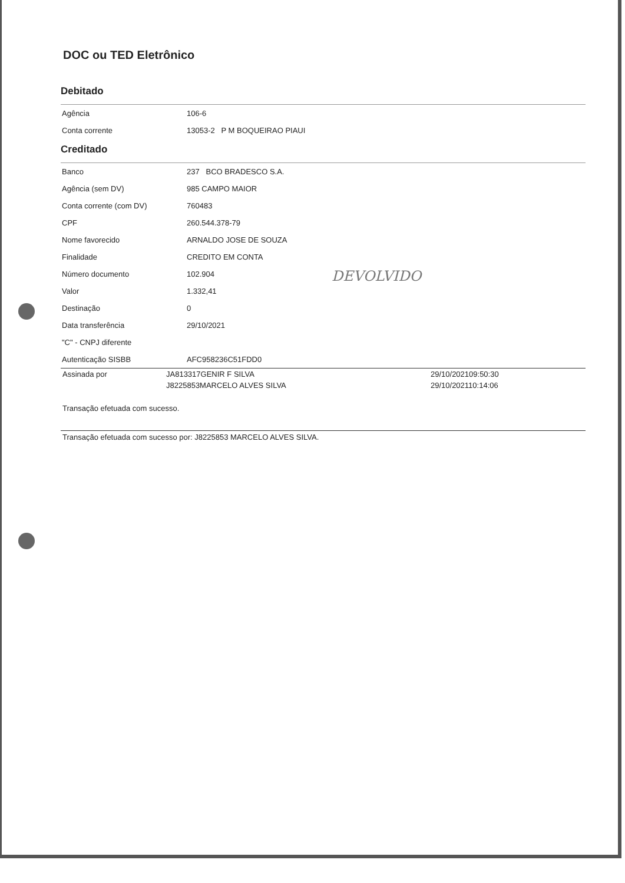DOC ou TED Eletrônico
Debitado
| Agência | 106-6 |
| Conta corrente | 13053-2 P M BOQUEIRAO PIAUI |
Creditado
| Banco | 237 BCO BRADESCO S.A. |
| Agência (sem DV) | 985 CAMPO MAIOR |
| Conta corrente (com DV) | 760483 |
| CPF | 260.544.378-79 |
| Nome favorecido | ARNALDO JOSE DE SOUZA |
| Finalidade | CREDITO EM CONTA |
| Número documento | 102.904 |
| Valor | 1.332,41 |
| Destinação | 0 |
| Data transferência | 29/10/2021 |
| "C" - CNPJ diferente | |
| Autenticação SISBB | AFC958236C51FDD0 |
| Assinada por | JA813317GENIR F SILVA | 29/10/202109:50:30 |
| | J8225853MARCELO ALVES SILVA | 29/10/202110:14:06 |
Transação efetuada com sucesso.
Transação efetuada com sucesso por: J8225853 MARCELO ALVES SILVA.
DEVOLVIDO